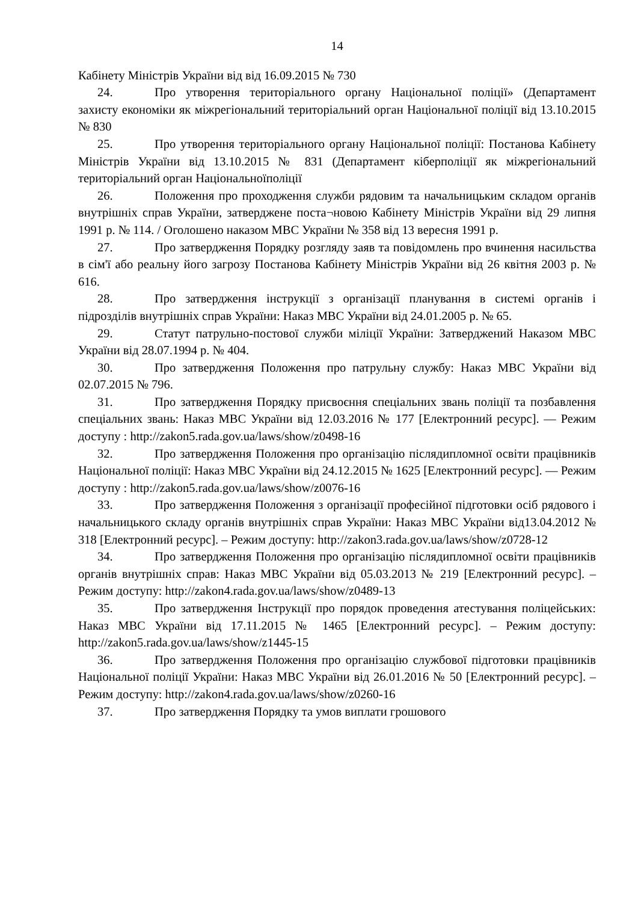14
Кабінету Міністрів України від від 16.09.2015 № 730
24. Про утворення територіального органу Національної поліції» (Департамент захисту економіки як міжрегіональний територіальний орган Національної поліції від 13.10.2015 № 830
25. Про утворення територіального органу Національної поліції: Постанова Кабінету Міністрів України від 13.10.2015 № 831 (Департамент кіберполіції як міжрегіональний територіальний орган Національноїполіції
26. Положення про проходження служби рядовим та начальницьким складом органів внутрішніх справ України, затверджене поста¬новою Кабінету Міністрів України від 29 липня 1991 р. № 114. / Оголошено наказом МВС України № 358 від 13 вересня 1991 р.
27. Про затвердження Порядку розгляду заяв та повідомлень про вчинення насильства в сім'ї або реальну його загрозу Постанова Кабінету Міністрів України від 26 квітня 2003 р. № 616.
28. Про затвердження інструкції з організації планування в системі органів і підрозділів внутрішніх справ України: Наказ МВС України від 24.01.2005 р. № 65.
29. Статут патрульно-постової служби міліції України: Затверджений Наказом МВС України від 28.07.1994 р. № 404.
30. Про затвердження Положення про патрульну службу: Наказ МВС України від 02.07.2015 № 796.
31. Про затвердження Порядку присвоєння спеціальних звань поліції та позбавлення спеціальних звань: Наказ МВС України від 12.03.2016 № 177 [Електронний ресурс]. — Режим доступу : http://zakon5.rada.gov.ua/laws/show/z0498-16
32. Про затвердження Положення про організацію післядипломної освіти працівників Національної поліції: Наказ МВС України від 24.12.2015 № 1625 [Електронний ресурс]. — Режим доступу : http://zakon5.rada.gov.ua/laws/show/z0076-16
33. Про затвердження Положення з організації професійної підготовки осіб рядового і начальницького складу органів внутрішніх справ України: Наказ МВС України від13.04.2012 № 318 [Електронний ресурс]. – Режим доступу: http://zakon3.rada.gov.ua/laws/show/z0728-12
34. Про затвердження Положення про організацію післядипломної освіти працівників органів внутрішніх справ: Наказ МВС України від 05.03.2013 № 219 [Електронний ресурс]. – Режим доступу: http://zakon4.rada.gov.ua/laws/show/z0489-13
35. Про затвердження Інструкції про порядок проведення атестування поліцейських: Наказ МВС України від 17.11.2015 № 1465 [Електронний ресурс]. – Режим доступу: http://zakon5.rada.gov.ua/laws/show/z1445-15
36. Про затвердження Положення про організацію службової підготовки працівників Національної поліції України: Наказ МВС України від 26.01.2016 № 50 [Електронний ресурс]. – Режим доступу: http://zakon4.rada.gov.ua/laws/show/z0260-16
37. Про затвердження Порядку та умов виплати грошового